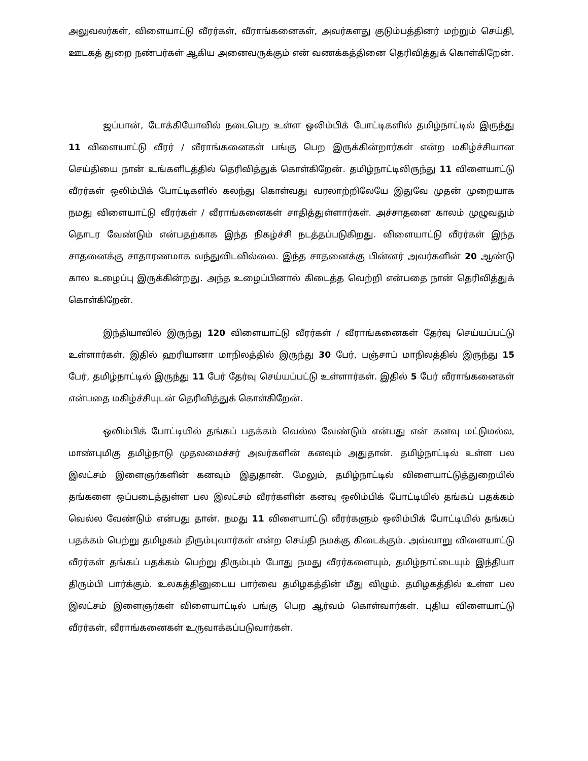அலுவலர்கள், விளையாட்டு வீரர்கள், வீராங்கனைகள், அவர்களது குடும்பத்தினர் மற்றும் செய்தி, ஊடகத் துறை நண்பர்கள் ஆகிய அனைவருக்கும் என் வணக்கத்தினை தெரிவித்துக் கொள்கிறேன்.
ஜப்பான், டோக்கியோவில் நடைபெற உள்ள ஒலிம்பிக் போட்டிகளில் தமிழ்நாட்டில் இருந்து 11 விளையாட்டு வீரர் / வீராங்கனைகள் பங்கு பெற இருக்கின்றார்கள் என்ற மகிழ்ச்சியான செய்தியை நான் உங்களிடத்தில் தெரிவித்துக் கொள்கிறேன். தமிழ்நாட்டிலிருந்து 11 விளையாட்டு வீரர்கள் ஒலிம்பிக் போட்டிகளில் கலந்து கொள்வது வரலாற்றிலேயே இதுவே முதன் முறையாக நமது விளையாட்டு வீரர்கள் / வீராங்கனைகள் சாதித்துள்ளார்கள். அச்சாதனை காலம் முழுவதும் தொடர வேண்டும் என்பதற்காக இந்த நிகழ்ச்சி நடத்தப்படுகிறது. விளையாட்டு வீரர்கள் இந்த சாதனைக்கு சாதாரணமாக வந்துவிடவில்லை. இந்த சாதனைக்கு பின்னர் அவர்களின் 20 ஆண்டு கால உழைப்பு இருக்கின்றது. அந்த உழைப்பினால் கிடைத்த வெற்றி என்பதை நான் தெரிவித்துக் கொள்கிறேன்.
இந்தியாவில் இருந்து 120 விளையாட்டு வீரர்கள் / வீராங்கனைகள் தேர்வு செய்யப்பட்டு உள்ளார்கள். இதில் ஹரியானா மாநிலத்தில் இருந்து 30 பேர், பஞ்சாப் மாநிலத்தில் இருந்து 15 பேர், தமிழ்நாட்டில் இருந்து 11 பேர் தேர்வு செய்யப்பட்டு உள்ளார்கள். இதில் 5 பேர் வீராங்கனைகள் என்பதை மகிழ்ச்சியுடன் தெரிவித்துக் கொள்கிறேன்.
ஒலிம்பிக் போட்டியில் தங்கப் பதக்கம் வெல்ல வேண்டும் என்பது என் கனவு மட்டுமல்ல, மாண்புமிகு தமிழ்நாடு முதலமைச்சர் அவர்களின் கனவும் அதுதான். தமிழ்நாட்டில் உள்ள பல இலட்சம் இளைஞர்களின் கனவும் இதுதான். மேலும், தமிழ்நாட்டில் விளையாட்டுத்துறையில் தங்களை ஒப்படைத்துள்ள பல இலட்சம் வீரர்களின் கனவு ஒலிம்பிக் போட்டியில் தங்கப் பதக்கம் வெல்ல வேண்டும் என்பது தான். நமது 11 விளையாட்டு வீரர்களும் ஒலிம்பிக் போட்டியில் தங்கப் பதக்கம் பெற்று தமிழகம் திரும்புவார்கள் என்ற செய்தி நமக்கு கிடைக்கும். அவ்வாறு விளையாட்டு வீரர்கள் தங்கப் பதக்கம் பெற்று திரும்பும் போது நமது வீரர்களையும், தமிழ்நாட்டையும் இந்தியா திரும்பி பார்க்கும். உலகத்தினுடைய பார்வை தமிழகத்தின் மீது விழும். தமிழகத்தில் உள்ள பல இலட்சம் இளைஞர்கள் விளையாட்டில் பங்கு பெற ஆர்வம் கொள்வார்கள். புதிய விளையாட்டு வீரர்கள், வீராங்கனைகள் உருவாக்கப்படுவார்கள்.